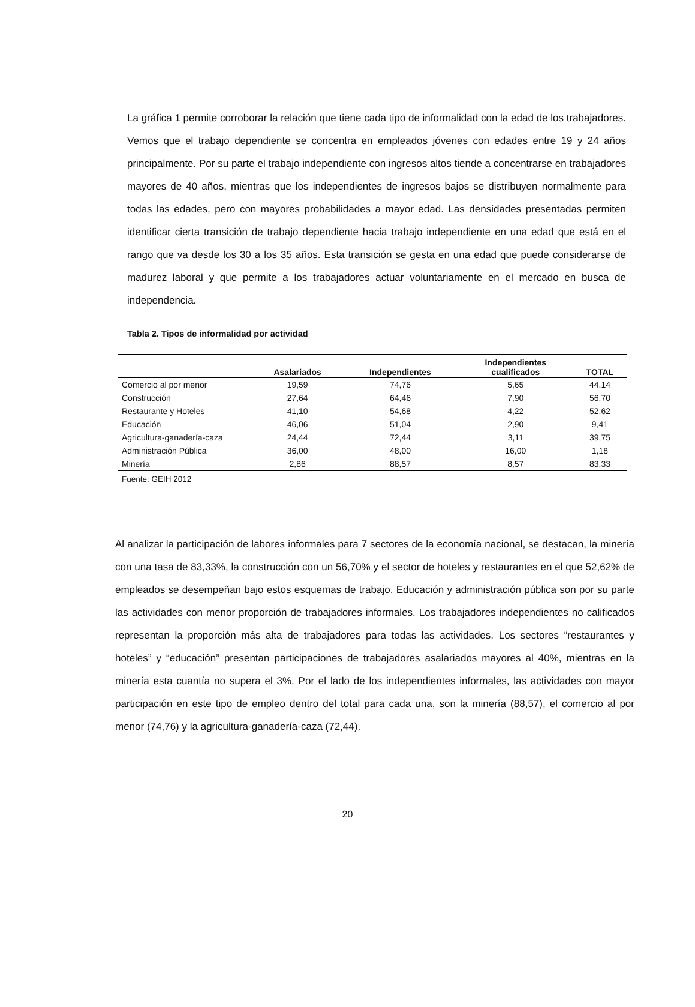La gráfica 1 permite corroborar la relación que tiene cada tipo de informalidad con la edad de los trabajadores. Vemos que el trabajo dependiente se concentra en empleados jóvenes con edades entre 19 y 24 años principalmente. Por su parte el trabajo independiente con ingresos altos tiende a concentrarse en trabajadores mayores de 40 años, mientras que los independientes de ingresos bajos se distribuyen normalmente para todas las edades, pero con mayores probabilidades a mayor edad. Las densidades presentadas permiten identificar cierta transición de trabajo dependiente hacia trabajo independiente en una edad que está en el rango que va desde los 30 a los 35 años. Esta transición se gesta en una edad que puede considerarse de madurez laboral y que permite a los trabajadores actuar voluntariamente en el mercado en busca de independencia.
Tabla 2. Tipos de informalidad por actividad
| | Asalariados | Independientes | Independientes cualificados | TOTAL |
| --- | --- | --- | --- | --- |
| Comercio al por menor | 19,59 | 74,76 | 5,65 | 44,14 |
| Construcción | 27,64 | 64,46 | 7,90 | 56,70 |
| Restaurante y Hoteles | 41,10 | 54,68 | 4,22 | 52,62 |
| Educación | 46,06 | 51,04 | 2,90 | 9,41 |
| Agricultura-ganadería-caza | 24,44 | 72,44 | 3,11 | 39,75 |
| Administración Pública | 36,00 | 48,00 | 16,00 | 1,18 |
| Minería | 2,86 | 88,57 | 8,57 | 83,33 |
Fuente: GEIH 2012
Al analizar la participación de labores informales para 7 sectores de la economía nacional, se destacan, la minería con una tasa de 83,33%, la construcción con un 56,70% y el sector de hoteles y restaurantes en el que 52,62% de empleados se desempeñan bajo estos esquemas de trabajo. Educación y administración pública son por su parte las actividades con menor proporción de trabajadores informales. Los trabajadores independientes no calificados representan la proporción más alta de trabajadores para todas las actividades. Los sectores “restaurantes y hoteles” y “educación” presentan participaciones de trabajadores asalariados mayores al 40%, mientras en la minería esta cuantía no supera el 3%. Por el lado de los independientes informales, las actividades con mayor participación en este tipo de empleo dentro del total para cada una, son la minería (88,57), el comercio al por menor (74,76) y la agricultura-ganadería-caza (72,44).
20